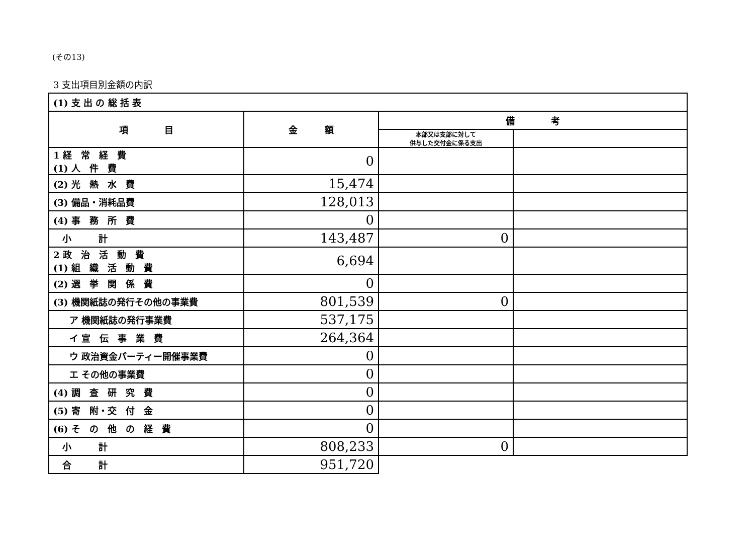(その13)
3 支出項目別金額の内訳
| (1) 支 出 の 総 括 表 | | | |
| 項 目 | 金 額 | 備 考 | |
| | | 本部又は支部に対して 供与した交付金に係る支出 | |
| 1 経 常 経 費 (1) 人 件 費 | 0 | | |
| (2) 光 熱 水 費 | 15,474 | | |
| (3) 備品・消耗品費 | 128,013 | | |
| (4) 事 務 所 費 | 0 | | |
| 小 計 | 143,487 | 0 | |
| 2 政 治 活 動 費 (1) 組 織 活 動 費 | 6,694 | | |
| (2) 選 挙 関 係 費 | 0 | | |
| (3) 機関紙誌の発行その他の事業費 | 801,539 | 0 | |
| ア 機関紙誌の発行事業費 | 537,175 | | |
| イ 宣 伝 事 業 費 | 264,364 | | |
| ウ 政治資金パーティー開催事業費 | 0 | | |
| エ その他の事業費 | 0 | | |
| (4) 調 査 研 究 費 | 0 | | |
| (5) 寄 附・交 付 金 | 0 | | |
| (6) そ の 他 の 経 費 | 0 | | |
| 小 計 | 808,233 | 0 | |
| 合 計 | 951,720 | | |